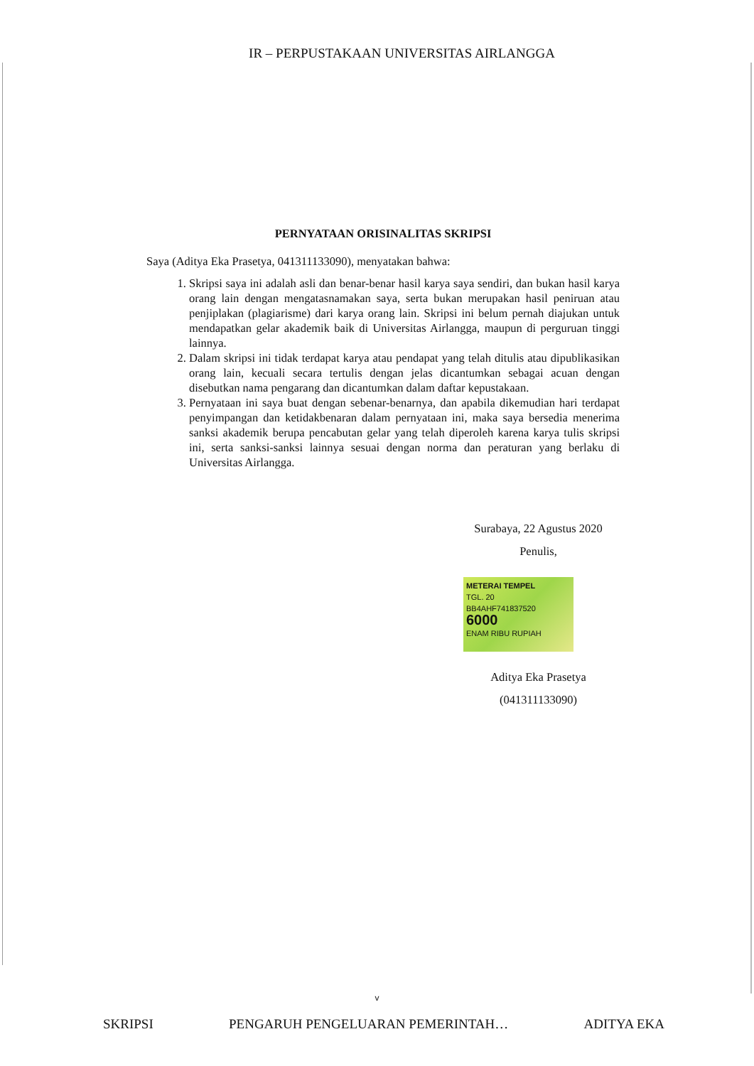IR – PERPUSTAKAAN UNIVERSITAS AIRLANGGA
PERNYATAAN ORISINALITAS SKRIPSI
Saya (Aditya Eka Prasetya, 041311133090), menyatakan bahwa:
1. Skripsi saya ini adalah asli dan benar-benar hasil karya saya sendiri, dan bukan hasil karya orang lain dengan mengatasnamakan saya, serta bukan merupakan hasil peniruan atau penjiplakan (plagiarisme) dari karya orang lain. Skripsi ini belum pernah diajukan untuk mendapatkan gelar akademik baik di Universitas Airlangga, maupun di perguruan tinggi lainnya.
2. Dalam skripsi ini tidak terdapat karya atau pendapat yang telah ditulis atau dipublikasikan orang lain, kecuali secara tertulis dengan jelas dicantumkan sebagai acuan dengan disebutkan nama pengarang dan dicantumkan dalam daftar kepustakaan.
3. Pernyataan ini saya buat dengan sebenar-benarnya, dan apabila dikemudian hari terdapat penyimpangan dan ketidakbenaran dalam pernyataan ini, maka saya bersedia menerima sanksi akademik berupa pencabutan gelar yang telah diperoleh karena karya tulis skripsi ini, serta sanksi-sanksi lainnya sesuai dengan norma dan peraturan yang berlaku di Universitas Airlangga.
Surabaya, 22 Agustus 2020
Penulis,
METERAI TEMPEL
TGL. 20
BB4AHF741837520
6000
ENAM RIBU RUPIAH
Aditya Eka Prasetya
(041311133090)
v
SKRIPSI PENGARUH PENGELUARAN PEMERINTAH… ADITYA EKA